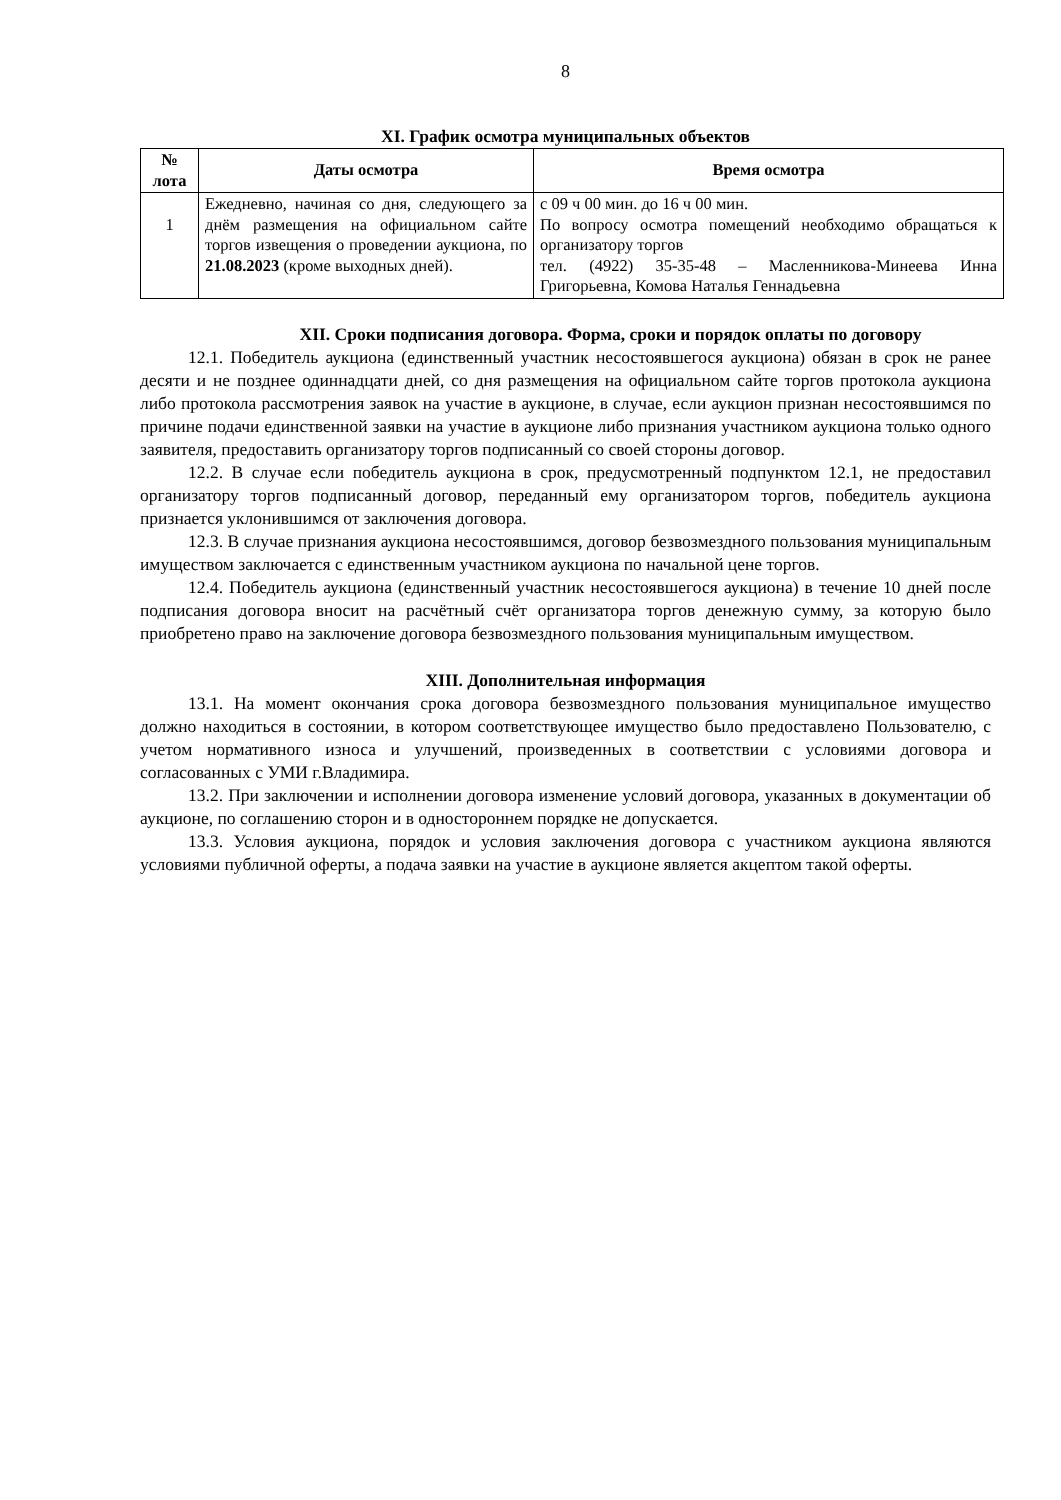8
XI. График осмотра муниципальных объектов
| № лота | Даты осмотра | Время осмотра |
| --- | --- | --- |
| 1 | Ежедневно, начиная со дня, следующего за днём размещения на официальном сайте торгов извещения о проведении аукциона, по 21.08.2023 (кроме выходных дней). | с 09 ч 00 мин. до 16 ч 00 мин. По вопросу осмотра помещений необходимо обращаться к организатору торгов тел. (4922) 35-35-48 – Масленникова-Минеева Инна Григорьевна, Комова Наталья Геннадьевна |
XII. Сроки подписания договора. Форма, сроки и порядок оплаты по договору
12.1. Победитель аукциона (единственный участник несостоявшегося аукциона) обязан в срок не ранее десяти и не позднее одиннадцати дней, со дня размещения на официальном сайте торгов протокола аукциона либо протокола рассмотрения заявок на участие в аукционе, в случае, если аукцион признан несостоявшимся по причине подачи единственной заявки на участие в аукционе либо признания участником аукциона только одного заявителя, предоставить организатору торгов подписанный со своей стороны договор.
12.2. В случае если победитель аукциона в срок, предусмотренный подпунктом 12.1, не предоставил организатору торгов подписанный договор, переданный ему организатором торгов, победитель аукциона признается уклонившимся от заключения договора.
12.3. В случае признания аукциона несостоявшимся, договор безвозмездного пользования муниципальным имуществом заключается с единственным участником аукциона по начальной цене торгов.
12.4. Победитель аукциона (единственный участник несостоявшегося аукциона) в течение 10 дней после подписания договора вносит на расчётный счёт организатора торгов денежную сумму, за которую было приобретено право на заключение договора безвозмездного пользования муниципальным имуществом.
XIII. Дополнительная информация
13.1. На момент окончания срока договора безвозмездного пользования муниципальное имущество должно находиться в состоянии, в котором соответствующее имущество было предоставлено Пользователю, с учетом нормативного износа и улучшений, произведенных в соответствии с условиями договора и согласованных с УМИ г.Владимира.
13.2. При заключении и исполнении договора изменение условий договора, указанных в документации об аукционе, по соглашению сторон и в одностороннем порядке не допускается.
13.3. Условия аукциона, порядок и условия заключения договора с участником аукциона являются условиями публичной оферты, а подача заявки на участие в аукционе является акцептом такой оферты.